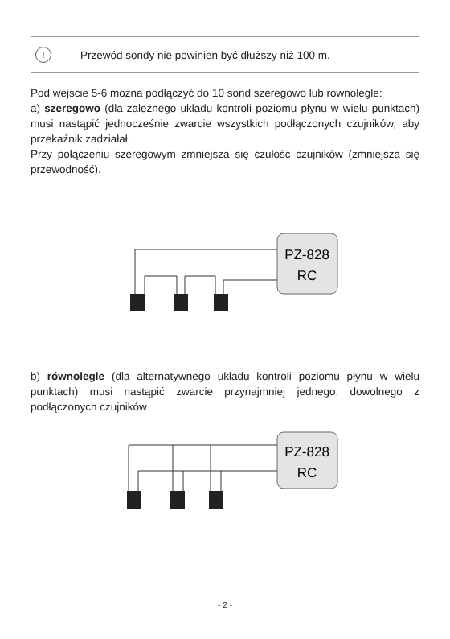!
Przewód sondy nie powinien być dłuższy niż 100 m.
Pod wejście 5-6 można podłączyć do 10 sond szeregowo lub równolegle:
a) szeregowo (dla zależnego układu kontroli poziomu płynu w wielu punktach) musi nastąpić jednocześnie zwarcie wszystkich podłączonych czujników, aby przekaźnik zadziałał.
Przy połączeniu szeregowym zmniejsza się czułość czujników (zmniejsza się przewodność).
PZ-828
RC
b) równolegle (dla alternatywnego układu kontroli poziomu płynu w wielu punktach) musi nastąpić zwarcie przynajmniej jednego, dowolnego z podłączonych czujników
PZ-828
RC
- 2 -